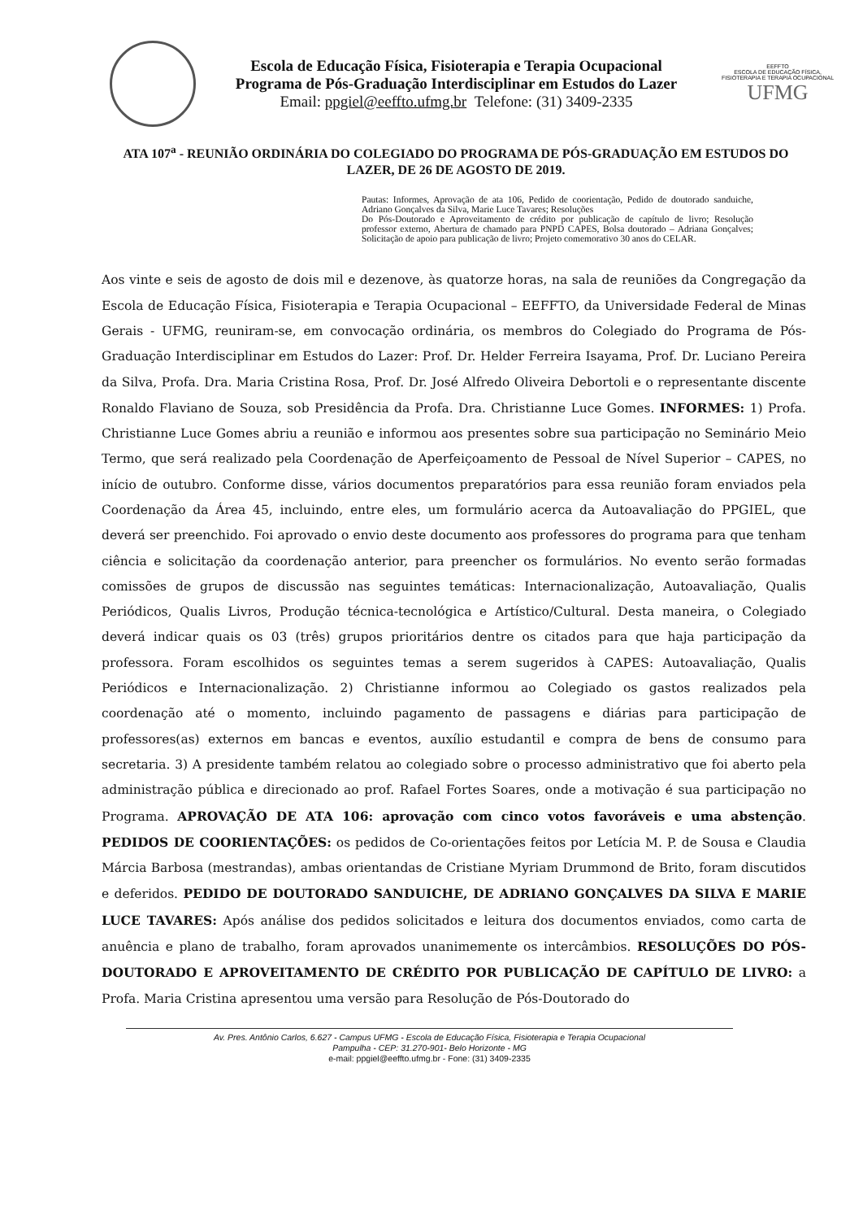Escola de Educação Física, Fisioterapia e Terapia Ocupacional
Programa de Pós-Graduação Interdisciplinar em Estudos do Lazer
Email: ppgiel@eeffto.ufmg.br Telefone: (31) 3409-2335
EEFFTO
ESCOLA DE EDUCAÇÃO FÍSICA, FISIOTERAPIA E TERAPIA OCUPACIONAL UFMG
ATA 107<sup>a</sup> - REUNIÃO ORDINÁRIA DO COLEGIADO DO PROGRAMA DE PÓS-GRADUAÇÃO EM ESTUDOS DO LAZER, DE 26 DE AGOSTO DE 2019.
Pautas: Informes, Aprovação de ata 106, Pedido de coorientação, Pedido de doutorado sanduiche, Adriano Gonçalves da Silva, Marie Luce Tavares; Resoluções
Do Pós-Doutorado e Aproveitamento de crédito por publicação de capítulo de livro; Resolução professor externo, Abertura de chamado para PNPD CAPES, Bolsa doutorado – Adriana Gonçalves; Solicitação de apoio para publicação de livro; Projeto comemorativo 30 anos do CELAR.
Aos vinte e seis de agosto de dois mil e dezenove, às quatorze horas, na sala de reuniões da Congregação da Escola de Educação Física, Fisioterapia e Terapia Ocupacional – EEFFTO, da Universidade Federal de Minas Gerais - UFMG, reuniram-se, em convocação ordinária, os membros do Colegiado do Programa de Pós-Graduação Interdisciplinar em Estudos do Lazer: Prof. Dr. Helder Ferreira Isayama, Prof. Dr. Luciano Pereira da Silva, Profa. Dra. Maria Cristina Rosa, Prof. Dr. José Alfredo Oliveira Debortoli e o representante discente Ronaldo Flaviano de Souza, sob Presidência da Profa. Dra. Christianne Luce Gomes. INFORMES: 1) Profa. Christianne Luce Gomes abriu a reunião e informou aos presentes sobre sua participação no Seminário Meio Termo, que será realizado pela Coordenação de Aperfeiçoamento de Pessoal de Nível Superior – CAPES, no início de outubro. Conforme disse, vários documentos preparatórios para essa reunião foram enviados pela Coordenação da Área 45, incluindo, entre eles, um formulário acerca da Autoavaliação do PPGIEL, que deverá ser preenchido. Foi aprovado o envio deste documento aos professores do programa para que tenham ciência e solicitação da coordenação anterior, para preencher os formulários. No evento serão formadas comissões de grupos de discussão nas seguintes temáticas: Internacionalização, Autoavaliação, Qualis Periódicos, Qualis Livros, Produção técnica-tecnológica e Artístico/Cultural. Desta maneira, o Colegiado deverá indicar quais os 03 (três) grupos prioritários dentre os citados para que haja participação da professora. Foram escolhidos os seguintes temas a serem sugeridos à CAPES: Autoavaliação, Qualis Periódicos e Internacionalização. 2) Christianne informou ao Colegiado os gastos realizados pela coordenação até o momento, incluindo pagamento de passagens e diárias para participação de professores(as) externos em bancas e eventos, auxílio estudantil e compra de bens de consumo para secretaria. 3) A presidente também relatou ao colegiado sobre o processo administrativo que foi aberto pela administração pública e direcionado ao prof. Rafael Fortes Soares, onde a motivação é sua participação no Programa. APROVAÇÃO DE ATA 106: aprovação com cinco votos favoráveis e uma abstenção. PEDIDOS DE COORIENTAÇÕES: os pedidos de Co-orientações feitos por Letícia M. P. de Sousa e Claudia Márcia Barbosa (mestrandas), ambas orientandas de Cristiane Myriam Drummond de Brito, foram discutidos e deferidos. PEDIDO DE DOUTORADO SANDUICHE, DE ADRIANO GONÇALVES DA SILVA E MARIE LUCE TAVARES: Após análise dos pedidos solicitados e leitura dos documentos enviados, como carta de anuência e plano de trabalho, foram aprovados unanimemente os intercâmbios. RESOLUÇÕES DO PÓS-DOUTORADO E APROVEITAMENTO DE CRÉDITO POR PUBLICAÇÃO DE CAPÍTULO DE LIVRO: a Profa. Maria Cristina apresentou uma versão para Resolução de Pós-Doutorado do
Av. Pres. Antônio Carlos, 6.627 - Campus UFMG - Escola de Educação Física, Fisioterapia e Terapia Ocupacional
Pampulha - CEP: 31.270-901- Belo Horizonte - MG
e-mail: ppgiel@eeffto.ufmg.br - Fone: (31) 3409-2335